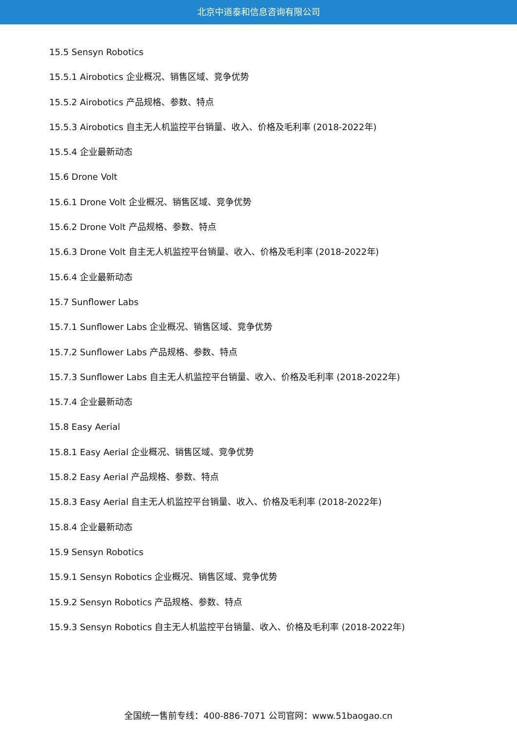北京中道泰和信息咨询有限公司
15.5 Sensyn Robotics
15.5.1 Airobotics 企业概况、销售区域、竞争优势
15.5.2 Airobotics 产品规格、参数、特点
15.5.3 Airobotics 自主无人机监控平台销量、收入、价格及毛利率 (2018-2022年)
15.5.4 企业最新动态
15.6 Drone Volt
15.6.1 Drone Volt 企业概况、销售区域、竞争优势
15.6.2 Drone Volt 产品规格、参数、特点
15.6.3 Drone Volt 自主无人机监控平台销量、收入、价格及毛利率 (2018-2022年)
15.6.4 企业最新动态
15.7 Sunflower Labs
15.7.1 Sunflower Labs 企业概况、销售区域、竞争优势
15.7.2 Sunflower Labs 产品规格、参数、特点
15.7.3 Sunflower Labs 自主无人机监控平台销量、收入、价格及毛利率 (2018-2022年)
15.7.4 企业最新动态
15.8 Easy Aerial
15.8.1 Easy Aerial 企业概况、销售区域、竞争优势
15.8.2 Easy Aerial 产品规格、参数、特点
15.8.3 Easy Aerial 自主无人机监控平台销量、收入、价格及毛利率 (2018-2022年)
15.8.4 企业最新动态
15.9 Sensyn Robotics
15.9.1 Sensyn Robotics 企业概况、销售区域、竞争优势
15.9.2 Sensyn Robotics 产品规格、参数、特点
15.9.3 Sensyn Robotics 自主无人机监控平台销量、收入、价格及毛利率 (2018-2022年)
全国统一售前专线：400-886-7071 公司官网：www.51baogao.cn